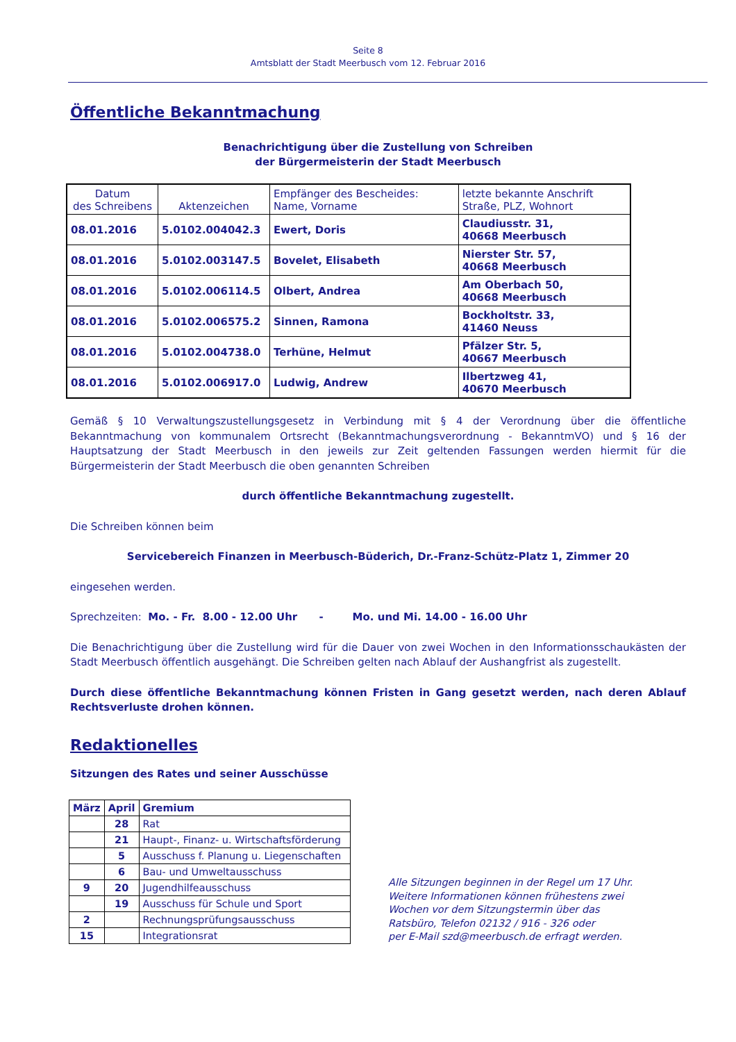Seite 8
Amtsblatt der Stadt Meerbusch vom 12. Februar 2016
Öffentliche Bekanntmachung
Benachrichtigung über die Zustellung von Schreiben
der Bürgermeisterin der Stadt Meerbusch
| Datum des Schreibens | Aktenzeichen | Empfänger des Bescheides: Name, Vorname | letzte bekannte Anschrift Straße, PLZ, Wohnort |
| --- | --- | --- | --- |
| 08.01.2016 | 5.0102.004042.3 | Ewert, Doris | Claudiusstr. 31, 40668 Meerbusch |
| 08.01.2016 | 5.0102.003147.5 | Bovelet, Elisabeth | Nierster Str. 57, 40668 Meerbusch |
| 08.01.2016 | 5.0102.006114.5 | Olbert, Andrea | Am Oberbach 50, 40668 Meerbusch |
| 08.01.2016 | 5.0102.006575.2 | Sinnen, Ramona | Bockholtstr. 33, 41460 Neuss |
| 08.01.2016 | 5.0102.004738.0 | Terhüne, Helmut | Pfälzer Str. 5, 40667 Meerbusch |
| 08.01.2016 | 5.0102.006917.0 | Ludwig, Andrew | Ilbertzweg 41, 40670 Meerbusch |
Gemäß § 10 Verwaltungszustellungsgesetz in Verbindung mit § 4 der Verordnung über die öffentliche Bekanntmachung von kommunalem Ortsrecht (Bekanntmachungsverordnung - BekanntmVO) und § 16 der Hauptsatzung der Stadt Meerbusch in den jeweils zur Zeit geltenden Fassungen werden hiermit für die Bürgermeisterin der Stadt Meerbusch die oben genannten Schreiben
durch öffentliche Bekanntmachung zugestellt.
Die Schreiben können beim
Servicebereich Finanzen in Meerbusch-Büderich, Dr.-Franz-Schütz-Platz 1, Zimmer 20
eingesehen werden.
Sprechzeiten: Mo. - Fr. 8.00 - 12.00 Uhr - Mo. und Mi. 14.00 - 16.00 Uhr
Die Benachrichtigung über die Zustellung wird für die Dauer von zwei Wochen in den Informationsschaukästen der Stadt Meerbusch öffentlich ausgehängt. Die Schreiben gelten nach Ablauf der Aushangfrist als zugestellt.
Durch diese öffentliche Bekanntmachung können Fristen in Gang gesetzt werden, nach deren Ablauf Rechtsverluste drohen können.
Redaktionelles
Sitzungen des Rates und seiner Ausschüsse
| März | April | Gremium |
| --- | --- | --- |
| | 28 | Rat |
| | 21 | Haupt-, Finanz- u. Wirtschaftsförderung |
| | 5 | Ausschuss f. Planung u. Liegenschaften |
| | 6 | Bau- und Umweltausschuss |
| 9 | 20 | Jugendhilfeausschuss |
| | 19 | Ausschuss für Schule und Sport |
| 2 | | Rechnungsprüfungsausschuss |
| 15 | | Integrationsrat |
Alle Sitzungen beginnen in der Regel um 17 Uhr.
Weitere Informationen können frühestens zwei
Wochen vor dem Sitzungstermin über das
Ratsbüro, Telefon 02132 / 916 - 326 oder
per E-Mail szd@meerbusch.de erfragt werden.